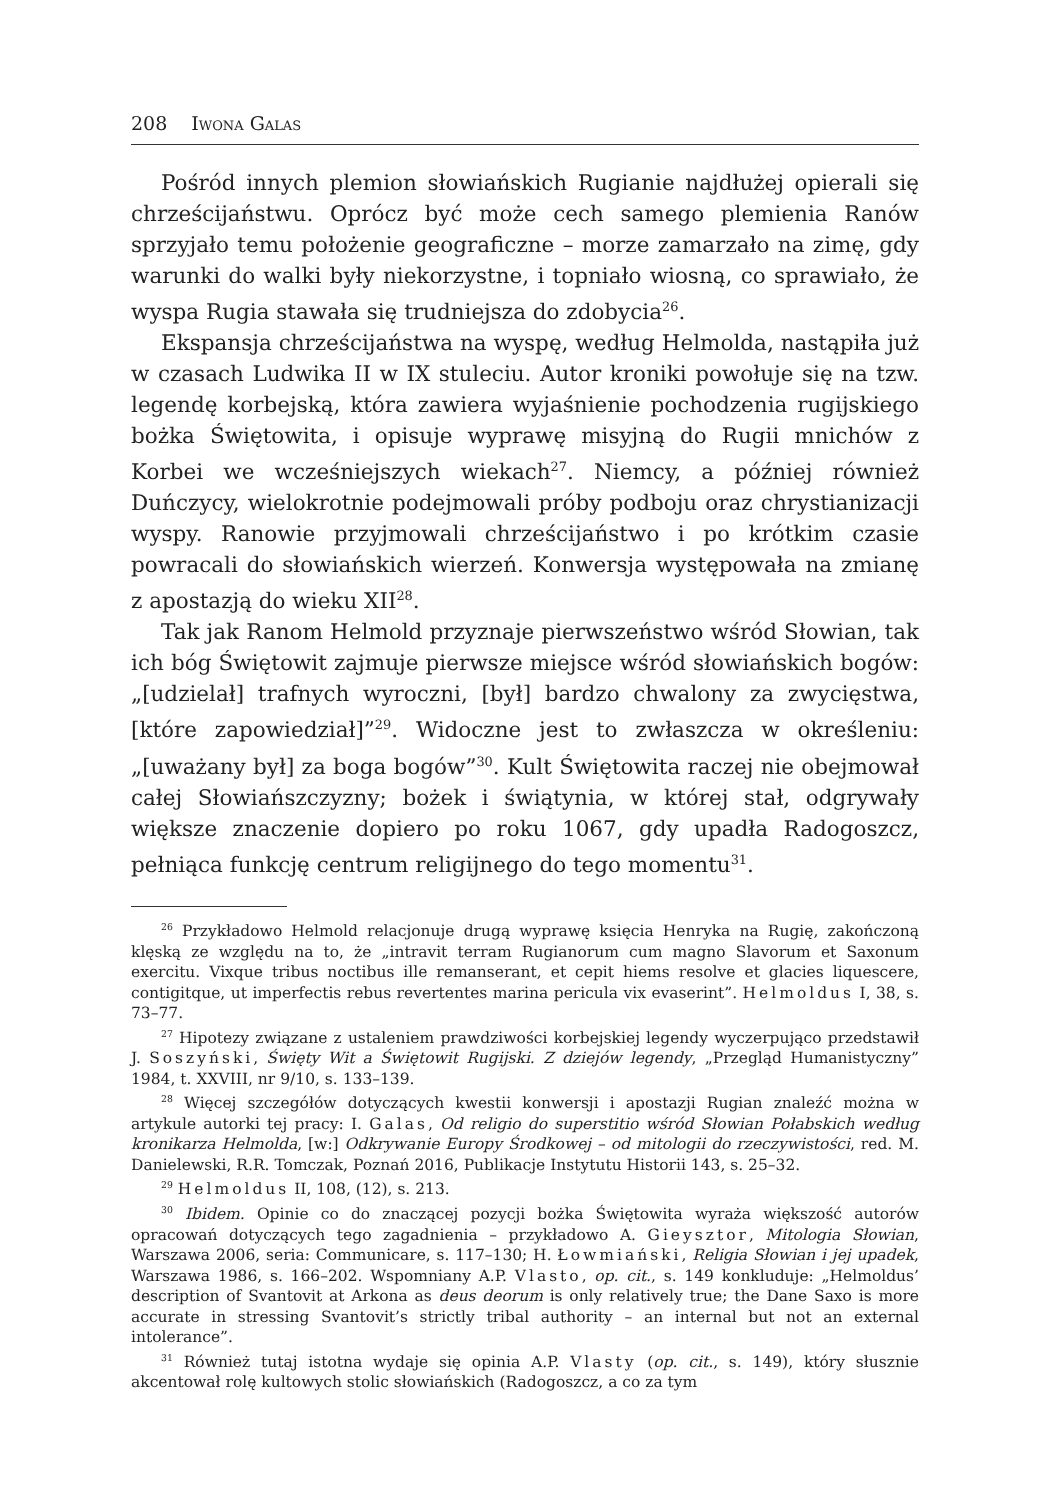208 Iwona Galas
Pośród innych plemion słowiańskich Rugianie najdłużej opierali się chrześcijaństwu. Oprócz być może cech samego plemienia Ranów sprzyjało temu położenie geograficzne – morze zamarzało na zimę, gdy warunki do walki były niekorzystne, i topniało wiosną, co sprawiało, że wyspa Rugia stawała się trudniejsza do zdobycia<sup>26</sup>.
Ekspansja chrześcijaństwa na wyspę, według Helmolda, nastąpiła już w czasach Ludwika II w IX stuleciu. Autor kroniki powołuje się na tzw. legendę korbejską, która zawiera wyjaśnienie pochodzenia rugijskiego bożka Świętowita, i opisuje wyprawę misyjną do Rugii mnichów z Korbei we wcześniejszych wiekach<sup>27</sup>. Niemcy, a później również Duńczycy, wielokrotnie podejmowali próby podboju oraz chrystianizacji wyspy. Ranowie przyjmowali chrześcijaństwo i po krótkim czasie powracali do słowiańskich wierzeń. Konwersja występowała na zmianę z apostazją do wieku XII<sup>28</sup>.
Tak jak Ranom Helmold przyznaje pierwszeństwo wśród Słowian, tak ich bóg Świętowit zajmuje pierwsze miejsce wśród słowiańskich bogów: „[udzielał] trafnych wyroczni, [był] bardzo chwalony za zwycięstwa, [które zapowiedział]”<sup>29</sup>. Widoczne jest to zwłaszcza w określeniu: „[uważany był] za boga bogów”<sup>30</sup>. Kult Świętowita raczej nie obejmował całej Słowiańszczyzny; bożek i świątynia, w której stał, odgrywały większe znaczenie dopiero po roku 1067, gdy upadła Radogoszcz, pełniąca funkcję centrum religijnego do tego momentu<sup>31</sup>.
<sup>26</sup> Przykładowo Helmold relacjonuje drugą wyprawę księcia Henryka na Rugię, zakończoną klęską ze względu na to, że „intravit terram Rugianorum cum magno Slavorum et Saxonum exercitu. Vixque tribus noctibus ille remanserant, et cepit hiems resolve et glacies liquescere, contigitque, ut imperfectis rebus revertentes marina pericula vix evaserint”. Helmoldus I, 38, s. 73–77.
<sup>27</sup> Hipotezy związane z ustaleniem prawdziwości korbejskiej legendy wyczerpująco przedstawił J. Soszyński, Święty Wit a Świętowit Rugijski. Z dziejów legendy, „Przegląd Humanistyczny” 1984, t. XXVIII, nr 9/10, s. 133–139.
<sup>28</sup> Więcej szczegółów dotyczących kwestii konwersji i apostazji Rugian znaleźć można w artykule autorki tej pracy: I. Galas, Od religio do superstitio wśród Słowian Połabskich według kronikarza Helmolda, [w:] Odkrywanie Europy Środkowej – od mitologii do rzeczywistości, red. M. Danielewski, R.R. Tomczak, Poznań 2016, Publikacje Instytutu Historii 143, s. 25–32.
<sup>29</sup> Helmoldus II, 108, (12), s. 213.
<sup>30</sup> Ibidem. Opinie co do znaczącej pozycji bożka Świętowita wyraża większość autorów opracowań dotyczących tego zagadnienia – przykładowo A. Gieysztor, Mitologia Słowian, Warszawa 2006, seria: Communicare, s. 117–130; H. Łowmiański, Religia Słowian i jej upadek, Warszawa 1986, s. 166–202. Wspomniany A.P. Vlasto, op. cit., s. 149 konkluduje: „Helmoldus’ description of Svantovit at Arkona as deus deorum is only relatively true; the Dane Saxo is more accurate in stressing Svantovit’s strictly tribal authority – an internal but not an external intolerance”.
<sup>31</sup> Również tutaj istotna wydaje się opinia A.P. Vlasty (op. cit., s. 149), który słusznie akcentował rolę kultowych stolic słowiańskich (Radogoszcz, a co za tym